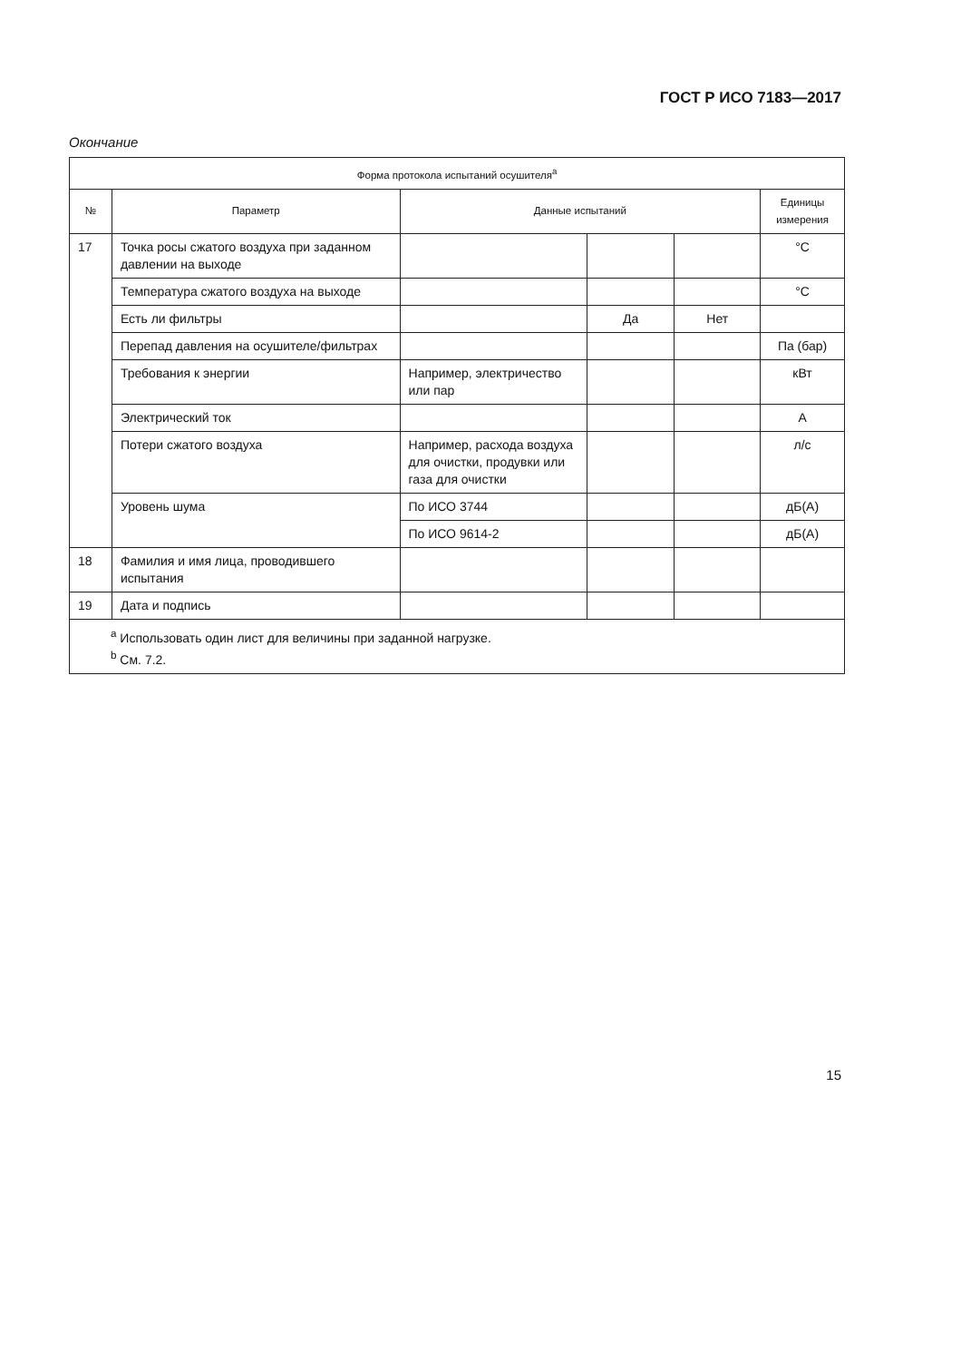ГОСТ Р ИСО 7183—2017
Окончание
| Форма протокола испытаний осушителя<sup>a</sup> | | | | | |
| --- | --- | --- | --- | --- | --- |
| № | Параметр | Данные испытаний | | | Единицы измерения |
| 17 | Точка росы сжатого воздуха при заданном давлении на выходе | | | | °C |
| | Температура сжатого воздуха на выходе | | | | °C |
| | Есть ли фильтры | | Да | Нет | |
| | Перепад давления на осушителе/фильтрах | | | | Па (бар) |
| | Требования к энергии | Например, электричество или пар | | | кВт |
| | Электрический ток | | | | А |
| | Потери сжатого воздуха | Например, расхода воздуха для очистки, продувки или газа для очистки | | | л/с |
| | Уровень шума | По ИСО 3744 | | | дБ(А) |
| | | По ИСО 9614-2 | | | дБ(А) |
| 18 | Фамилия и имя лица, проводившего испытания | | | | |
| 19 | Дата и подпись | | | | |
| <sup>a</sup> Использовать один лист для величины при заданной нагрузке. <sup>b</sup> См. 7.2. | | | | | |
15